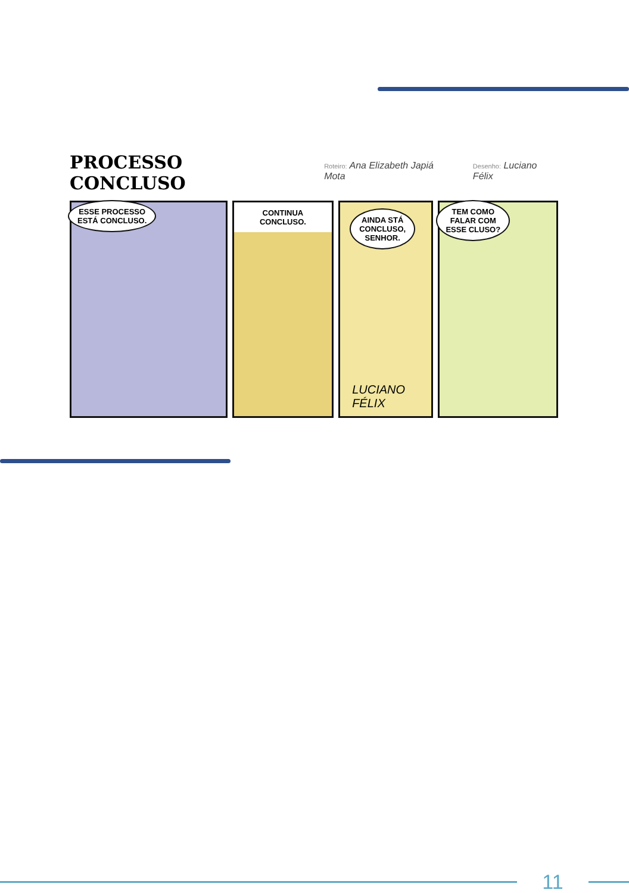PROCESSO CONCLUSO Roteiro: Ana Elizabeth Japiá Mota Desenho: Luciano Félix
ESSE PROCESSO
ESTÁ CONCLUSO.
CONTINUA CONCLUSO.
AINDA STÁ
CONCLUSO,
SENHOR.
LUCIANO FÉLIX
TEM COMO
FALAR COM
ESSE CLUSO?
11